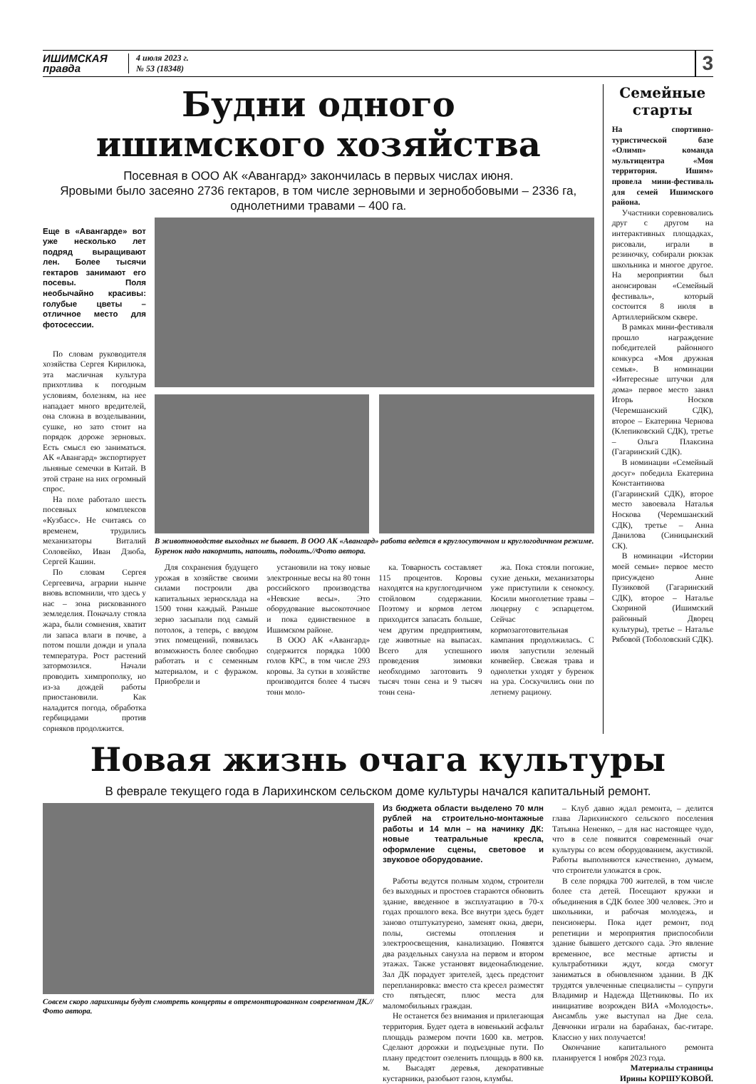ИШИМСКАЯ
правда
4 июля 2023 г.
№ 53 (18348)
3
Будни одного
ишимского хозяйства
Посевная в ООО АК «Авангард» закончилась в первых числах июня.
Яровыми было засеяно 2736 гектаров, в том числе зерновыми и зернобобовыми – 2336 га, однолетними травами – 400 га.
Еще в «Авангарде» вот уже несколько лет подряд выращивают лен. Более тысячи гектаров занимают его посевы. Поля необычайно красивы: голубые цветы – отличное место для фотосессии.
По словам руководителя хозяйства Сергея Кирилюка, эта масличная культура прихотлива к погодным условиям, болезням, на нее нападает много вредителей, она сложна в возделывании, сушке, но зато стоит на порядок дороже зерновых. Есть смысл ею заниматься. АК «Авангард» экспортирует льняные семечки в Китай. В этой стране на них огромный спрос.
На поле работало шесть посевных комплексов «Кузбасс». Не считаясь со временем, трудились механизаторы Виталий Соловейко, Иван Дзюба, Сергей Кашин.
По словам Сергея Сергеевича, аграрии нынче вновь вспомнили, что здесь у нас – зона рискованного земледелия. Поначалу стояла жара, были сомнения, хватит ли запаса влаги в почве, а потом пошли дожди и упала температура. Рост растений затормозился. Начали проводить химпрополку, но из-за дождей работы приостановили. Как наладится погода, обработка гербицидами против сорняков продолжится.
В животноводстве выходных не бывает. В ООО АК «Авангард» работа ведется в круглосуточном и круглогодичном режиме. Буренок надо накормить, напоить, подоить.//Фото автора.
Для сохранения будущего урожая в хозяйстве своими силами построили два капитальных зерносклада на 1500 тонн каждый. Раньше зерно засыпали под самый потолок, а теперь, с вводом этих помещений, появилась возможность более свободно работать и с семенным материалом, и с фуражом. Приобрели и
установили на току новые электронные весы на 80 тонн российского производства «Невские весы». Это оборудование высокоточное и пока единственное в Ишимском районе.
В ООО АК «Авангард» содержится порядка 1000 голов КРС, в том числе 293 коровы. За сутки в хозяйстве производится более 4 тысяч тонн моло-
ка. Товарность составляет 115 процентов. Коровы находятся на круглогодичном стойловом содержании. Поэтому и кормов летом приходится запасать больше, чем другим предприятиям, где животные на выпасах. Всего для успешного проведения зимовки необходимо заготовить 9 тысяч тонн сена и 9 тысяч тонн сена-
жа. Пока стояли погожие, сухие деньки, механизаторы уже приступили к сенокосу. Косили многолетние травы – люцерну с эспарцетом. Сейчас кормозаготовительная кампания продолжилась. С июля запустили зеленый конвейер. Свежая трава и однолетки уходят у буренок на ура. Соскучились они по летнему рациону.
Семейные старты
На спортивно-туристической базе «Олимп» команда мультицентра «Моя территория. Ишим» провела мини-фестиваль для семей Ишимского района.
Участники соревновались друг с другом на интерактивных площадках, рисовали, играли в резиночку, собирали рюкзак школьника и многое другое. На мероприятии был анонсирован «Семейный фестиваль», который состоится 8 июля в Артиллерийском сквере.
В рамках мини-фестиваля прошло награждение победителей районного конкурса «Моя дружная семья». В номинации «Интересные штучки для дома» первое место занял Игорь Носков (Черемшанский СДК), второе – Екатерина Чернова (Клепиковский СДК), третье – Ольга Плаксина (Гагаринский СДК).
В номинации «Семейный досуг» победила Екатерина Константинова (Гагаринский СДК), второе место завоевала Наталья Носкова (Черемшанский СДК), третье – Анна Данилова (Синицынский СК).
В номинации «Истории моей семьи» первое место присуждено Анне Пузиковой (Гагаринский СДК), второе – Наталье Скориной (Ишимский районный Дворец культуры), третье – Наталье Рябовой (Тоболовский СДК).
Новая жизнь очага культуры
В феврале текущего года в Ларихинском сельском доме культуры начался капитальный ремонт.
Совсем скоро ларихинцы будут смотреть концерты в отремонтированном современном ДК.//Фото автора.
Из бюджета области выделено 70 млн рублей на строительно-монтажные работы и 14 млн – на начинку ДК: новые театральные кресла, оформление сцены, световое и звуковое оборудование.
Работы ведутся полным ходом, строители без выходных и простоев стараются обновить здание, введенное в эксплуатацию в 70-х годах прошлого века. Все внутри здесь будет заново отштукатурено, заменят окна, двери, полы, системы отопления и электроосвещения, канализацию. Появятся два раздельных санузла на первом и втором этажах. Также установят видеонаблюдение. Зал ДК порадует зрителей, здесь предстоит перепланировка: вместо ста кресел разместят сто пятьдесят, плюс места для маломобильных граждан.
Не останется без внимания и прилегающая территория. Будет одета в новенький асфальт площадь размером почти 1600 кв. метров. Сделают дорожки и подъездные пути. По плану предстоит озеленить площадь в 800 кв. м. Высадят деревья, декоративные кустарники, разобьют газон, клумбы.
– Клуб давно ждал ремонта, – делится глава Ларихинского сельского поселения Татьяна Нененко, – для нас настоящее чудо, что в селе появится современный очаг культуры со всем оборудованием, акустикой. Работы выполняются качественно, думаем, что строители уложатся в срок.
В селе порядка 700 жителей, в том числе более ста детей. Посещают кружки и объединения в СДК более 300 человек. Это и школьники, и рабочая молодежь, и пенсионеры. Пока идет ремонт, под репетиции и мероприятия приспособили здание бывшего детского сада. Это явление временное, все местные артисты и культработники ждут, когда смогут заниматься в обновленном здании. В ДК трудятся увлеченные специалисты – супруги Владимир и Надежда Щетниковы. По их инициативе возрожден ВИА «Молодость». Ансамбль уже выступал на Дне села. Девчонки играли на барабанах, бас-гитаре. Классно у них получается!
Окончание капитального ремонта планируется 1 ноября 2023 года.
Материалы страницы
Ирины КОРШУКОВОЙ.